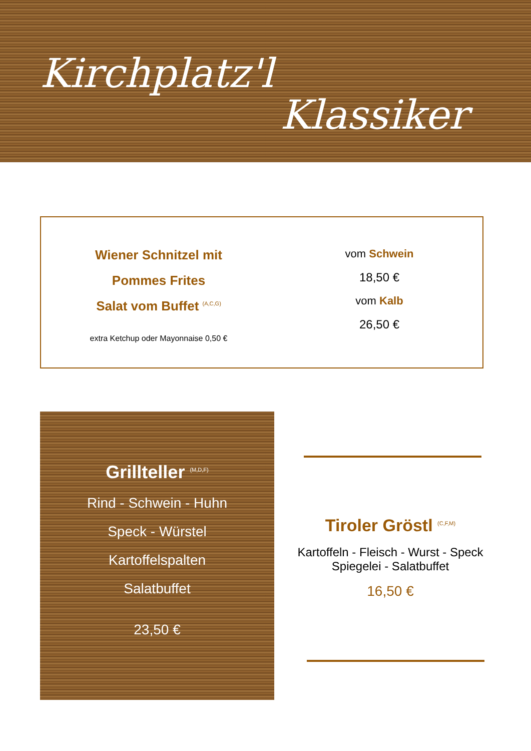Kirchplatz'l
Klassiker
Wiener Schnitzel mit
Pommes Frites
Salat vom Buffet <sup>(A,C,G)</sup>
extra Ketchup oder Mayonnaise 0,50 €
vom Schwein
18,50 €
vom Kalb
26,50 €
Grillteller <sup>(M,D,F)</sup>
Rind - Schwein - Huhn
Speck - Würstel
Kartoffelspalten
Salatbuffet
23,50 €
Tiroler Gröstl <sup>(C,F,M)</sup>
Kartoffeln - Fleisch - Wurst - Speck
Spiegelei - Salatbuffet
16,50 €